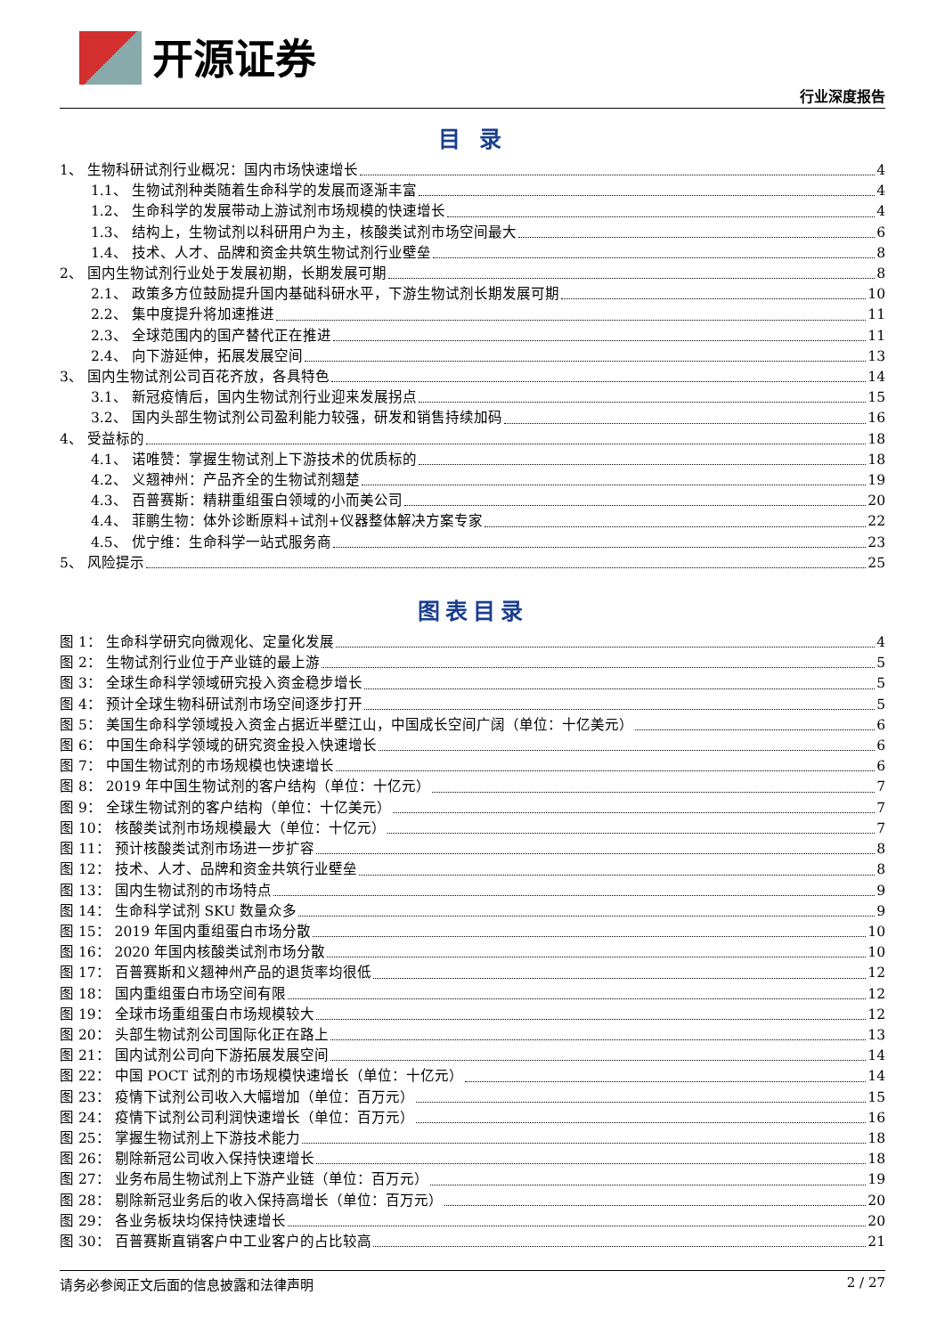开源证券
行业深度报告
目 录
1、 生物科研试剂行业概况：国内市场快速增长 4
1.1、 生物试剂种类随着生命科学的发展而逐渐丰富 4
1.2、 生命科学的发展带动上游试剂市场规模的快速增长 4
1.3、 结构上，生物试剂以科研用户为主，核酸类试剂市场空间最大 6
1.4、 技术、人才、品牌和资金共筑生物试剂行业壁垒 8
2、 国内生物试剂行业处于发展初期，长期发展可期 8
2.1、 政策多方位鼓励提升国内基础科研水平，下游生物试剂长期发展可期 10
2.2、 集中度提升将加速推进 11
2.3、 全球范围内的国产替代正在推进 11
2.4、 向下游延伸，拓展发展空间 13
3、 国内生物试剂公司百花齐放，各具特色 14
3.1、 新冠疫情后，国内生物试剂行业迎来发展拐点 15
3.2、 国内头部生物试剂公司盈利能力较强，研发和销售持续加码 16
4、 受益标的 18
4.1、 诺唯赞：掌握生物试剂上下游技术的优质标的 18
4.2、 义翘神州：产品齐全的生物试剂翘楚 19
4.3、 百普赛斯：精耕重组蛋白领域的小而美公司 20
4.4、 菲鹏生物：体外诊断原料+试剂+仪器整体解决方案专家 22
4.5、 优宁维：生命科学一站式服务商 23
5、 风险提示 25
图表目录
图 1： 生命科学研究向微观化、定量化发展 4
图 2： 生物试剂行业位于产业链的最上游 5
图 3： 全球生命科学领域研究投入资金稳步增长 5
图 4： 预计全球生物科研试剂市场空间逐步打开 5
图 5： 美国生命科学领域投入资金占据近半壁江山，中国成长空间广阔（单位：十亿美元） 6
图 6： 中国生命科学领域的研究资金投入快速增长 6
图 7： 中国生物试剂的市场规模也快速增长 6
图 8： 2019 年中国生物试剂的客户结构（单位：十亿元） 7
图 9： 全球生物试剂的客户结构（单位：十亿美元） 7
图 10： 核酸类试剂市场规模最大（单位：十亿元） 7
图 11： 预计核酸类试剂市场进一步扩容 8
图 12： 技术、人才、品牌和资金共筑行业壁垒 8
图 13： 国内生物试剂的市场特点 9
图 14： 生命科学试剂 SKU 数量众多 9
图 15： 2019 年国内重组蛋白市场分散 10
图 16： 2020 年国内核酸类试剂市场分散 10
图 17： 百普赛斯和义翘神州产品的退货率均很低 12
图 18： 国内重组蛋白市场空间有限 12
图 19： 全球市场重组蛋白市场规模较大 12
图 20： 头部生物试剂公司国际化正在路上 13
图 21： 国内试剂公司向下游拓展发展空间 14
图 22： 中国 POCT 试剂的市场规模快速增长（单位：十亿元） 14
图 23： 疫情下试剂公司收入大幅增加（单位：百万元） 15
图 24： 疫情下试剂公司利润快速增长（单位：百万元） 16
图 25： 掌握生物试剂上下游技术能力 18
图 26： 剔除新冠公司收入保持快速增长 18
图 27： 业务布局生物试剂上下游产业链（单位：百万元） 19
图 28： 剔除新冠业务后的收入保持高增长（单位：百万元） 20
图 29： 各业务板块均保持快速增长 20
图 30： 百普赛斯直销客户中工业客户的占比较高 21
请务必参阅正文后面的信息披露和法律声明 2 / 27